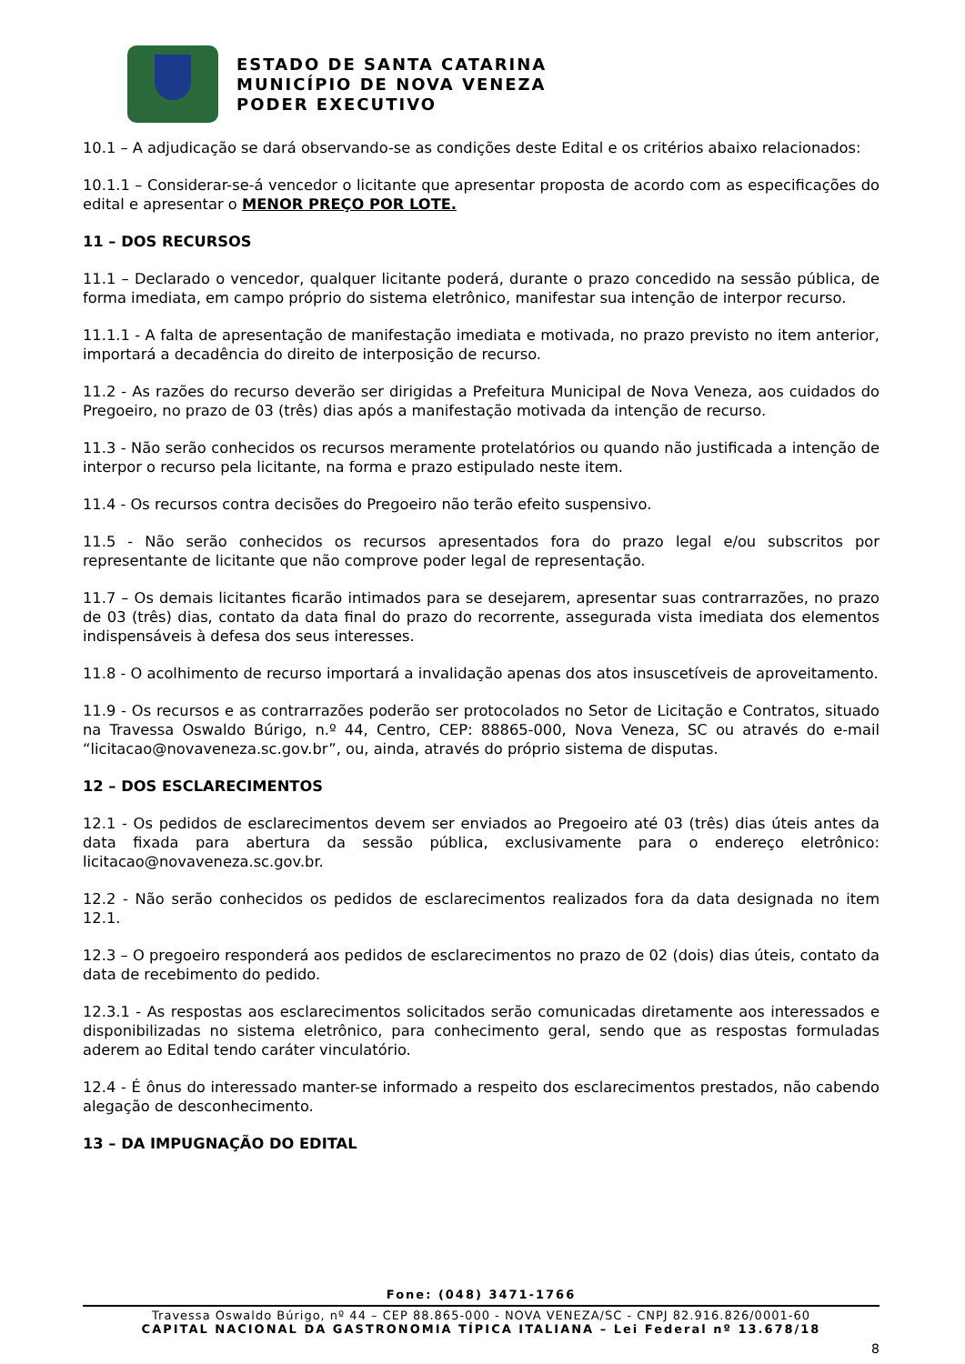ESTADO DE SANTA CATARINA
MUNICÍPIO DE NOVA VENEZA
PODER EXECUTIVO
10.1 – A adjudicação se dará observando-se as condições deste Edital e os critérios abaixo relacionados:
10.1.1 – Considerar-se-á vencedor o licitante que apresentar proposta de acordo com as especificações do edital e apresentar o MENOR PREÇO POR LOTE.
11 – DOS RECURSOS
11.1 – Declarado o vencedor, qualquer licitante poderá, durante o prazo concedido na sessão pública, de forma imediata, em campo próprio do sistema eletrônico, manifestar sua intenção de interpor recurso.
11.1.1 - A falta de apresentação de manifestação imediata e motivada, no prazo previsto no item anterior, importará a decadência do direito de interposição de recurso.
11.2 - As razões do recurso deverão ser dirigidas a Prefeitura Municipal de Nova Veneza, aos cuidados do Pregoeiro, no prazo de 03 (três) dias após a manifestação motivada da intenção de recurso.
11.3 - Não serão conhecidos os recursos meramente protelatórios ou quando não justificada a intenção de interpor o recurso pela licitante, na forma e prazo estipulado neste item.
11.4 - Os recursos contra decisões do Pregoeiro não terão efeito suspensivo.
11.5 - Não serão conhecidos os recursos apresentados fora do prazo legal e/ou subscritos por representante de licitante que não comprove poder legal de representação.
11.7 – Os demais licitantes ficarão intimados para se desejarem, apresentar suas contrarrazões, no prazo de 03 (três) dias, contato da data final do prazo do recorrente, assegurada vista imediata dos elementos indispensáveis à defesa dos seus interesses.
11.8 - O acolhimento de recurso importará a invalidação apenas dos atos insuscetíveis de aproveitamento.
11.9 - Os recursos e as contrarrazões poderão ser protocolados no Setor de Licitação e Contratos, situado na Travessa Oswaldo Búrigo, n.º 44, Centro, CEP: 88865-000, Nova Veneza, SC ou através do e-mail “licitacao@novaveneza.sc.gov.br”, ou, ainda, através do próprio sistema de disputas.
12 – DOS ESCLARECIMENTOS
12.1 - Os pedidos de esclarecimentos devem ser enviados ao Pregoeiro até 03 (três) dias úteis antes da data fixada para abertura da sessão pública, exclusivamente para o endereço eletrônico: licitacao@novaveneza.sc.gov.br.
12.2 - Não serão conhecidos os pedidos de esclarecimentos realizados fora da data designada no item 12.1.
12.3 – O pregoeiro responderá aos pedidos de esclarecimentos no prazo de 02 (dois) dias úteis, contato da data de recebimento do pedido.
12.3.1 - As respostas aos esclarecimentos solicitados serão comunicadas diretamente aos interessados e disponibilizadas no sistema eletrônico, para conhecimento geral, sendo que as respostas formuladas aderem ao Edital tendo caráter vinculatório.
12.4 - É ônus do interessado manter-se informado a respeito dos esclarecimentos prestados, não cabendo alegação de desconhecimento.
13 – DA IMPUGNAÇÃO DO EDITAL
Fone: (048) 3471-1766
Travessa Oswaldo Búrigo, nº 44 – CEP 88.865-000 - NOVA VENEZA/SC - CNPJ 82.916.826/0001-60
CAPITAL NACIONAL DA GASTRONOMIA TÍPICA ITALIANA – Lei Federal nº 13.678/18
8